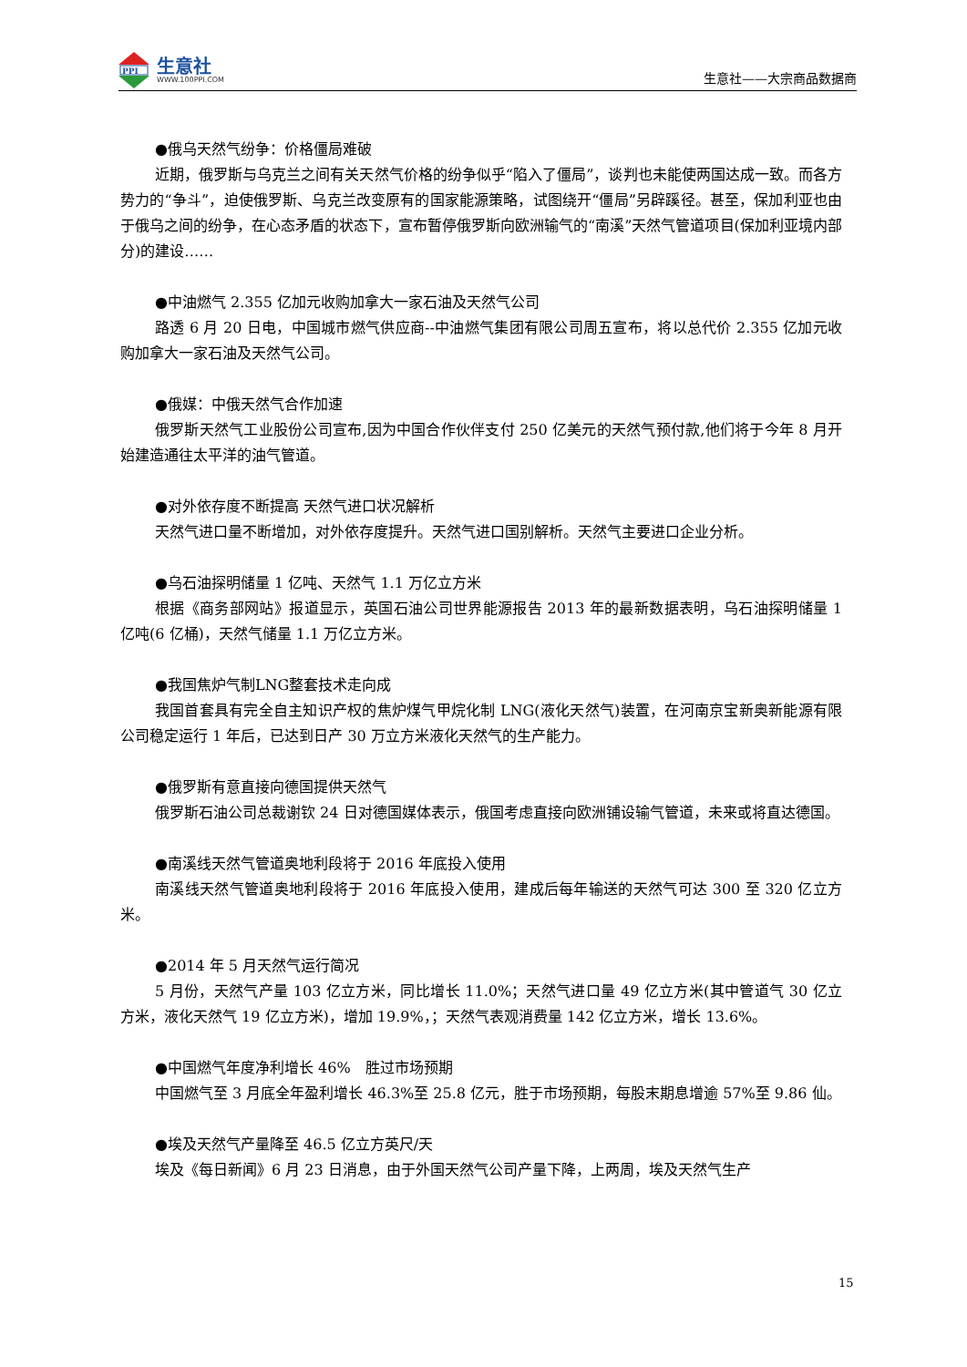PPI
生意社
WWW.100PPI.COM
生意社——大宗商品数据商
●俄乌天然气纷争：价格僵局难破
近期，俄罗斯与乌克兰之间有关天然气价格的纷争似乎“陷入了僵局”，谈判也未能使两国达成一致。而各方势力的“争斗”，迫使俄罗斯、乌克兰改变原有的国家能源策略，试图绕开“僵局”另辟蹊径。甚至，保加利亚也由于俄乌之间的纷争，在心态矛盾的状态下，宣布暂停俄罗斯向欧洲输气的“南溪”天然气管道项目(保加利亚境内部分)的建设……
●中油燃气 2.355 亿加元收购加拿大一家石油及天然气公司
路透 6 月 20 日电，中国城市燃气供应商--中油燃气集团有限公司周五宣布，将以总代价 2.355 亿加元收购加拿大一家石油及天然气公司。
●俄媒：中俄天然气合作加速
俄罗斯天然气工业股份公司宣布,因为中国合作伙伴支付 250 亿美元的天然气预付款,他们将于今年 8 月开始建造通往太平洋的油气管道。
●对外依存度不断提高 天然气进口状况解析
天然气进口量不断增加，对外依存度提升。天然气进口国别解析。天然气主要进口企业分析。
●乌石油探明储量 1 亿吨、天然气 1.1 万亿立方米
根据《商务部网站》报道显示，英国石油公司世界能源报告 2013 年的最新数据表明，乌石油探明储量 1 亿吨(6 亿桶)，天然气储量 1.1 万亿立方米。
●我国焦炉气制LNG整套技术走向成
我国首套具有完全自主知识产权的焦炉煤气甲烷化制 LNG(液化天然气)装置，在河南京宝新奥新能源有限公司稳定运行 1 年后，已达到日产 30 万立方米液化天然气的生产能力。
●俄罗斯有意直接向德国提供天然气
俄罗斯石油公司总裁谢钦 24 日对德国媒体表示，俄国考虑直接向欧洲铺设输气管道，未来或将直达德国。
●南溪线天然气管道奥地利段将于 2016 年底投入使用
南溪线天然气管道奥地利段将于 2016 年底投入使用，建成后每年输送的天然气可达 300 至 320 亿立方米。
●2014 年 5 月天然气运行简况
5 月份，天然气产量 103 亿立方米，同比增长 11.0%；天然气进口量 49 亿立方米(其中管道气 30 亿立方米，液化天然气 19 亿立方米)，增加 19.9%，；天然气表观消费量 142 亿立方米，增长 13.6%。
●中国燃气年度净利增长 46%　胜过市场预期
中国燃气至 3 月底全年盈利增长 46.3%至 25.8 亿元，胜于市场预期，每股末期息增逾 57%至 9.86 仙。
●埃及天然气产量降至 46.5 亿立方英尺/天
埃及《每日新闻》6 月 23 日消息，由于外国天然气公司产量下降，上两周，埃及天然气生产
15